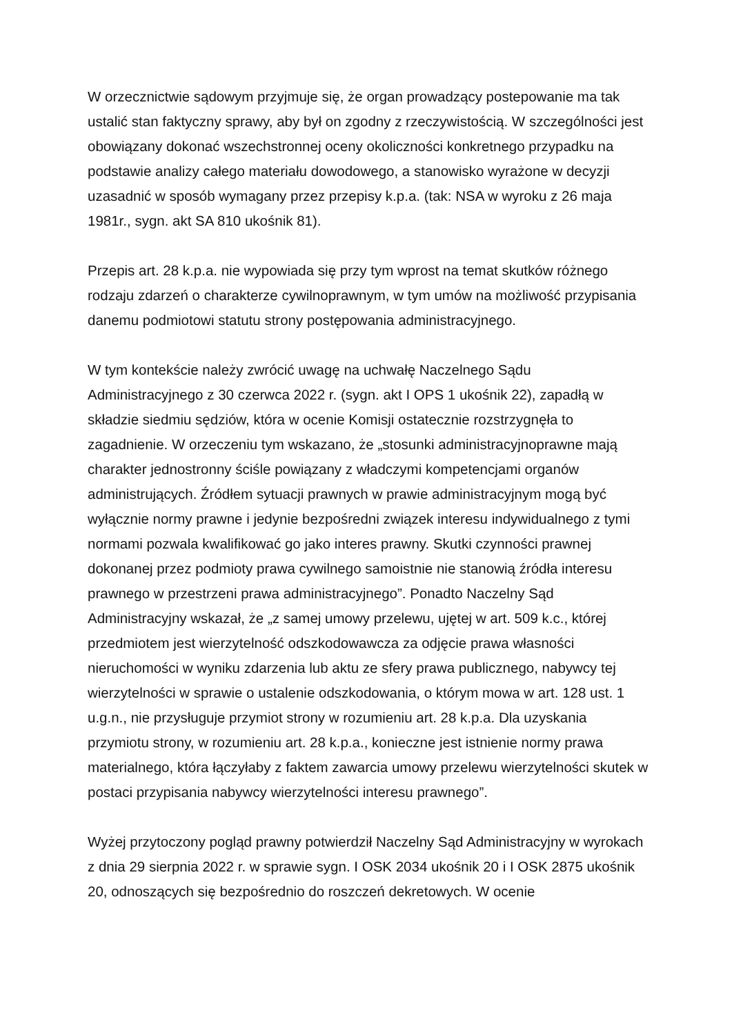W orzecznictwie sądowym przyjmuje się, że organ prowadzący postepowanie ma tak ustalić stan faktyczny sprawy, aby był on zgodny z rzeczywistością. W szczególności jest obowiązany dokonać wszechstronnej oceny okoliczności konkretnego przypadku na podstawie analizy całego materiału dowodowego, a stanowisko wyrażone w decyzji uzasadnić w sposób wymagany przez przepisy k.p.a. (tak: NSA w wyroku z 26 maja 1981r., sygn. akt SA 810 ukośnik 81).
Przepis art. 28 k.p.a. nie wypowiada się przy tym wprost na temat skutków różnego rodzaju zdarzeń o charakterze cywilnoprawnym, w tym umów na możliwość przypisania danemu podmiotowi statutu strony postępowania administracyjnego.
W tym kontekście należy zwrócić uwagę na uchwałę Naczelnego Sądu Administracyjnego z 30 czerwca 2022 r. (sygn. akt I OPS 1 ukośnik 22), zapadłą w składzie siedmiu sędziów, która w ocenie Komisji ostatecznie rozstrzygnęła to zagadnienie. W orzeczeniu tym wskazano, że „stosunki administracyjnoprawne mają charakter jednostronny ściśle powiązany z władczymi kompetencjami organów administrujących. Źródłem sytuacji prawnych w prawie administracyjnym mogą być wyłącznie normy prawne i jedynie bezpośredni związek interesu indywidualnego z tymi normami pozwala kwalifikować go jako interes prawny. Skutki czynności prawnej dokonanej przez podmioty prawa cywilnego samoistnie nie stanowią źródła interesu prawnego w przestrzeni prawa administracyjnego”. Ponadto Naczelny Sąd Administracyjny wskazał, że „z samej umowy przelewu, ujętej w art. 509 k.c., której przedmiotem jest wierzytelność odszkodowawcza za odjęcie prawa własności nieruchomości w wyniku zdarzenia lub aktu ze sfery prawa publicznego, nabywcy tej wierzytelności w sprawie o ustalenie odszkodowania, o którym mowa w art. 128 ust. 1 u.g.n., nie przysługuje przymiot strony w rozumieniu art. 28 k.p.a. Dla uzyskania przymiotu strony, w rozumieniu art. 28 k.p.a., konieczne jest istnienie normy prawa materialnego, która łączyłaby z faktem zawarcia umowy przelewu wierzytelności skutek w postaci przypisania nabywcy wierzytelności interesu prawnego”.
Wyżej przytoczony pogląd prawny potwierdził Naczelny Sąd Administracyjny w wyrokach z dnia 29 sierpnia 2022 r. w sprawie sygn. I OSK 2034 ukośnik 20 i I OSK 2875 ukośnik 20, odnoszących się bezpośrednio do roszczeń dekretowych. W ocenie